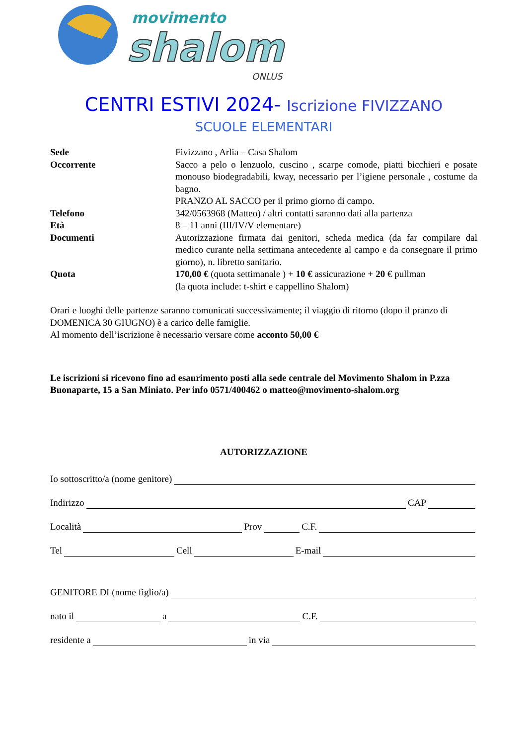movimento
shalom
ONLUS
CENTRI ESTIVI 2024- Iscrizione FIVIZZANO
SCUOLE ELEMENTARI
Sede Fivizzano , Arlia – Casa Shalom
Occorrente Sacco a pelo o lenzuolo, cuscino , scarpe comode, piatti bicchieri e posate monouso biodegradabili, kway, necessario per l’igiene personale , costume da bagno.
PRANZO AL SACCO per il primo giorno di campo.
Telefono 342/0563968 (Matteo) / altri contatti saranno dati alla partenza
Età 8 – 11 anni (III/IV/V elementare)
Documenti Autorizzazione firmata dai genitori, scheda medica (da far compilare dal medico curante nella settimana antecedente al campo e da consegnare il primo giorno), n. libretto sanitario.
Quota 170,00 € (quota settimanale ) + 10 € assicurazione + 20 € pullman
(la quota include: t-shirt e cappellino Shalom)
Orari e luoghi delle partenze saranno comunicati successivamente; il viaggio di ritorno (dopo il pranzo di DOMENICA 30 GIUGNO) è a carico delle famiglie.
Al momento dell’iscrizione è necessario versare come acconto 50,00 €
Le iscrizioni si ricevono fino ad esaurimento posti alla sede centrale del Movimento Shalom in P.zza Buonaparte, 15 a San Miniato. Per info 0571/400462 o matteo@movimento-shalom.org
AUTORIZZAZIONE
Io sottoscritto/a (nome genitore)
Indirizzo CAP
Località Prov C.F.
Tel Cell E-mail
GENITORE DI (nome figlio/a)
nato il a C.F.
residente a in via